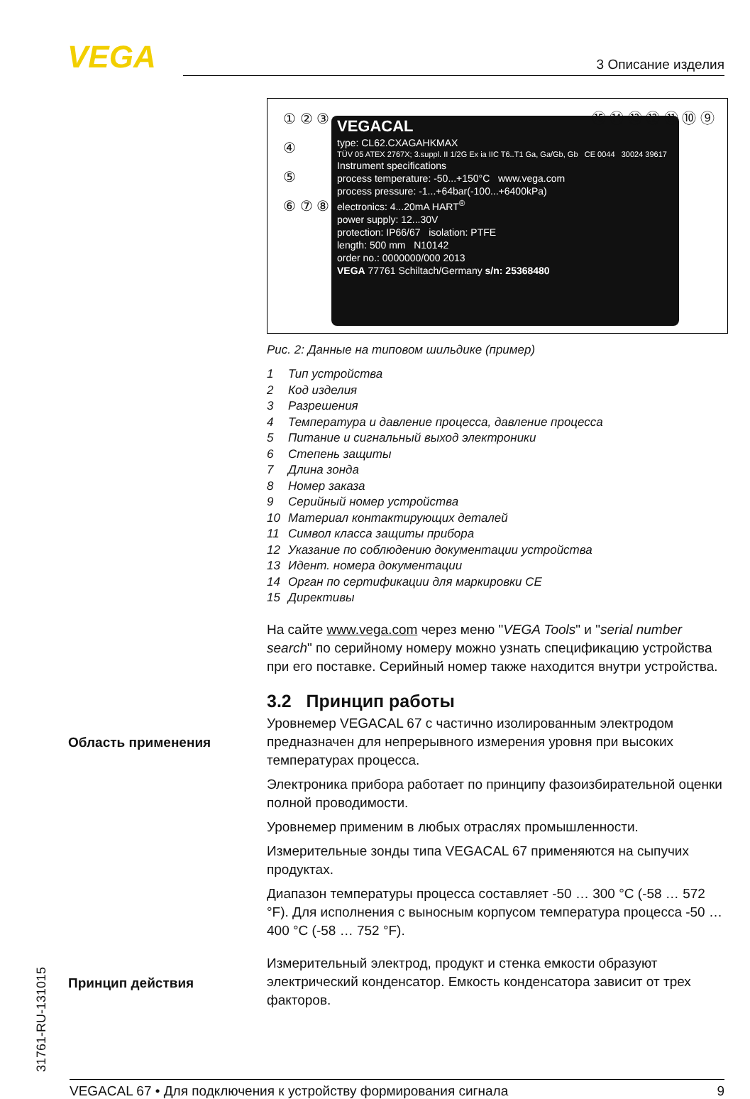VEGA 3 Описание изделия
① ② ③
④
⑤
⑥ ⑦ ⑧
VEGACAL
type: CL62.CXAGAHKMAX
TÜV 05 ATEX 2767X; 3.suppl. II 1/2G Ex ia IIC T6..T1 Ga, Ga/Gb, Gb CE 0044 30024 39617
Instrument specifications
process temperature: -50...+150°C www.vega.com
process pressure: -1...+64bar(-100...+6400kPa)
electronics: 4...20mA HART<sup>®</sup>
power supply: 12...30V
protection: IP66/67 isolation: PTFE
length: 500 mm N10142
order no.: 0000000/000 2013
VEGA 77761 Schiltach/Germany s/n: 25368480
⑮ ⑭ ⑬ ⑫ ⑪ ⑩ ⑨
Рис. 2: Данные на типовом шильдике (пример)
1 Тип устройства
2 Код изделия
3 Разрешения
4 Температура и давление процесса, давление процесса
5 Питание и сигнальный выход электроники
6 Степень защиты
7 Длина зонда
8 Номер заказа
9 Серийный номер устройства
10 Материал контактирующих деталей
11 Символ класса защиты прибора
12 Указание по соблюдению документации устройства
13 Идент. номера документации
14 Орган по сертификации для маркировки CE
15 Директивы
На сайте www.vega.com через меню "VEGA Tools" и "serial number search" по серийному номеру можно узнать спецификацию устройства при его поставке. Серийный номер также находится внутри устройства.
3.2 Принцип работы
Уровнемер VEGACAL 67 с частично изолированным электродом предназначен для непрерывного измерения уровня при высоких температурах процесса.
Электроника прибора работает по принципу фазоизбирательной оценки полной проводимости.
Уровнемер применим в любых отраслях промышленности.
Измерительные зонды типа VEGACAL 67 применяются на сыпучих продуктах.
Диапазон температуры процесса составляет -50 … 300 °C (-58 … 572 °F). Для исполнения с выносным корпусом температура процесса -50 … 400 °C (-58 … 752 °F).
Измерительный электрод, продукт и стенка емкости образуют электрический конденсатор. Емкость конденсатора зависит от трех факторов.
Область применения
Принцип действия
31761-RU-131015 VEGACAL 67 • Для подключения к устройству формирования сигнала 9